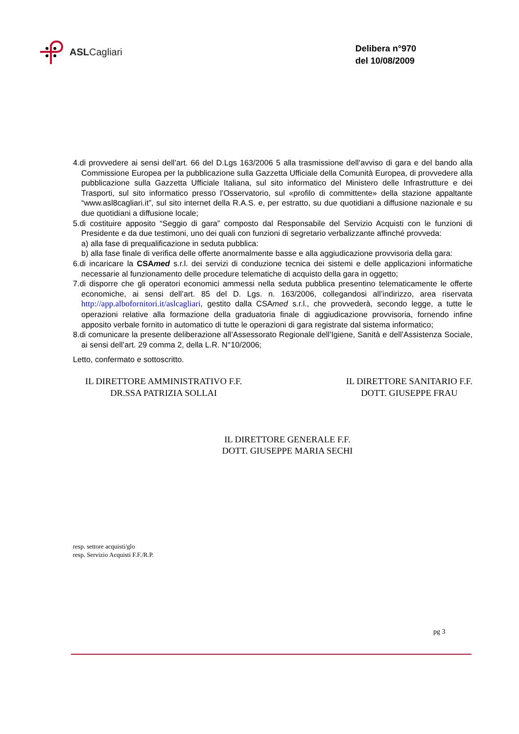ASL Cagliari
Delibera n°970
del 10/08/2009
4.di provvedere ai sensi dell’art. 66 del D.Lgs 163/2006 5 alla trasmissione dell’avviso di gara e del bando alla Commissione Europea per la pubblicazione sulla Gazzetta Ufficiale della Comunità Europea, di provvedere alla pubblicazione sulla Gazzetta Ufficiale Italiana, sul sito informatico del Ministero delle Infrastrutture e dei Trasporti, sul sito informatico presso l’Osservatorio, sul «profilo di committente» della stazione appaltante “www.asl8cagliari.it”, sul sito internet della R.A.S. e, per estratto, su due quotidiani a diffusione nazionale e su due quotidiani a diffusione locale;
5.di costituire apposito “Seggio di gara” composto dal Responsabile del Servizio Acquisti con le funzioni di Presidente e da due testimoni, uno dei quali con funzioni di segretario verbalizzante affinché provveda:
a) alla fase di prequalificazione in seduta pubblica:
b) alla fase finale di verifica delle offerte anormalmente basse e alla aggiudicazione provvisoria della gara:
6.di incaricare la CSAmed s.r.l. dei servizi di conduzione tecnica dei sistemi e delle applicazioni informatiche necessarie al funzionamento delle procedure telematiche di acquisto della gara in oggetto;
7.di disporre che gli operatori economici ammessi nella seduta pubblica presentino telematicamente le offerte economiche, ai sensi dell’art. 85 del D. Lgs. n. 163/2006, collegandosi all’indirizzo, area riservata http://app.albofornitori.it/aslcagliari, gestito dalla CSAmed s.r.l., che provvederà, secondo legge, a tutte le operazioni relative alla formazione della graduatoria finale di aggiudicazione provvisoria, fornendo infine apposito verbale fornito in automatico di tutte le operazioni di gara registrate dal sistema informatico;
8.di comunicare la presente deliberazione all’Assessorato Regionale dell’Igiene, Sanità e dell’Assistenza Sociale, ai sensi dell’art. 29 comma 2, della L.R. N°10/2006;
Letto, confermato e sottoscritto.
IL DIRETTORE AMMINISTRATIVO F.F.
DR.SSA PATRIZIA SOLLAI
IL DIRETTORE SANITARIO F.F.
DOTT. GIUSEPPE FRAU
IL DIRETTORE GENERALE F.F.
DOTT. GIUSEPPE MARIA SECHI
resp. settore acquisti/glo
resp. Servizio Acquisti F.F./R.P.
pg 3